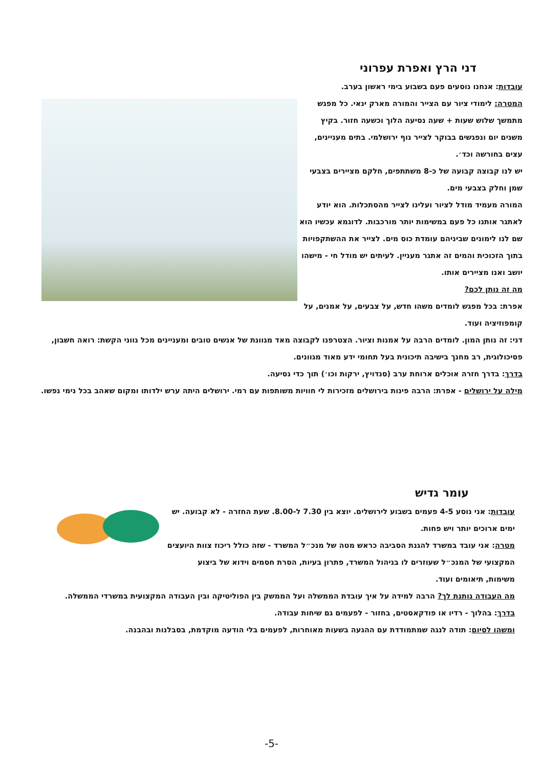דני הרץ ואפרת עפרוני
עובדות: אנחנו נוסעים פעם בשבוע בימי ראשון בערב.
המטרה: לימודי ציור עם הצייר והמורה מארק ינאי. כל מפגש מתמשך שלוש שעות + שעה נסיעה הלוך וכשעה חזור. בקיץ משנים יום ונפגשים בבוקר לצייר נוף ירושלמי. בתים מעניינים, עצים בחורשה וכד׳.
יש לנו קבוצה קבועה של כ-8 משתתפים, חלקם מציירים בצבעי שמן וחלק בצבעי מים.
המורה מעמיד מודל לציור ועלינו לצייר מהסתכלות. הוא יודע לאתגר אותנו כל פעם במשימות יותר מורכבות. לדוגמא עכשיו הוא שם לנו לימונים שביניהם עומדת כוס מים. לצייר את ההשתקפויות בתוך הזכוכית והמים זה אתגר מעניין. לעיתים יש מודל חי - מישהו יושב ואנו מציירים אותו.
מה זה נותן לכם?
אפרת: בכל מפגש לומדים משהו חדש, על צבעים, על אמנים, על קומפוזיציה ועוד.
דני: זה נותן המון. לומדים הרבה על אמנות וציור. הצטרפנו לקבוצה מאד מגוונת של אנשים טובים ומעניינים מכל גווני הקשת: רואה חשבון, פסיכולוגית, רב מחנך בישיבה תיכונית בעל תחומי ידע מאוד מגוונים.
בדרך: בדרך חזרה אוכלים ארוחת ערב (סנדויץ, ירקות וכו׳) תוך כדי נסיעה.
מילה על ירושלים - אפרת: הרבה פינות בירושלים מזכירות לי חוויות משותפות עם רמי. ירושלים היתה ערש ילדותו ומקום שאהב בכל נימי נפשו.
עומר גדיש
עובדות: אני נוסע 4-5 פעמים בשבוע לירושלים. יוצא בין 7.30 ל-8.00. שעת החזרה - לא קבועה. יש ימים ארוכים יותר ויש פחות.
מטרה: אני עובד במשרד להגנת הסביבה כראש מטה של מנכ״ל המשרד - שזה כולל ריכוז צוות היועצים המקצועי של המנכ״ל שעוזרים לו בניהול המשרד, פתרון בעיות, הסרת חסמים וידוא של ביצוע משימות, תיאומים ועוד.
מה העבודה נותנת לך? הרבה למידה על איך עובדת הממשלה ועל הממשק בין הפוליטיקה ובין העבודה המקצועית במשרדי הממשלה.
בדרך: בהלוך - רדיו או פודקאסטים, בחזור - לפעמים גם שיחות עבודה.
ומשהו לסיום: תודה לנגה שמתמודדת עם ההגעה בשעות מאוחרות, לפעמים בלי הודעה מוקדמת, בסבלנות ובהבנה.
-5-